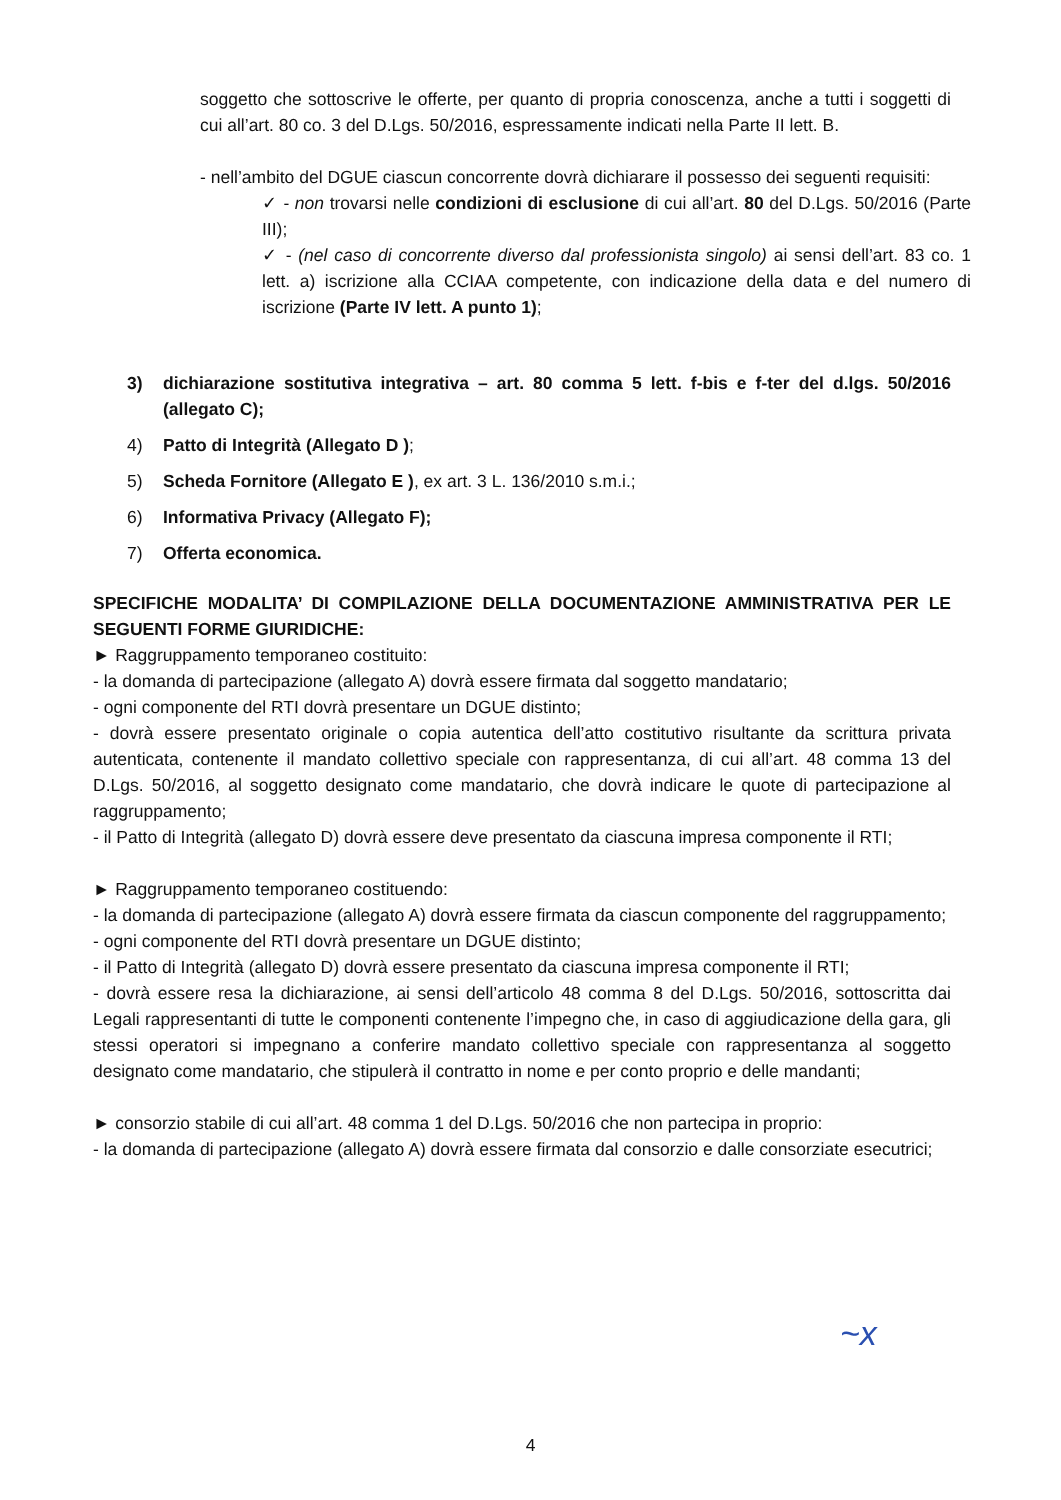soggetto che sottoscrive le offerte, per quanto di propria conoscenza, anche a tutti i soggetti di cui all’art. 80 co. 3 del D.Lgs. 50/2016, espressamente indicati nella Parte II lett. B.
- nell’ambito del DGUE ciascun concorrente dovrà dichiarare il possesso dei seguenti requisiti:
✓ - non trovarsi nelle condizioni di esclusione di cui all’art. 80 del D.Lgs. 50/2016 (Parte III);
✓ - (nel caso di concorrente diverso dal professionista singolo) ai sensi dell’art. 83 co. 1 lett. a) iscrizione alla CCIAA competente, con indicazione della data e del numero di iscrizione (Parte IV lett. A punto 1);
3) dichiarazione sostitutiva integrativa – art. 80 comma 5 lett. f-bis e f-ter del d.lgs. 50/2016 (allegato C);
4) Patto di Integrità (Allegato D );
5) Scheda Fornitore (Allegato E ), ex art. 3 L. 136/2010 s.m.i.;
6) Informativa Privacy (Allegato F);
7) Offerta economica.
SPECIFICHE MODALITA’ DI COMPILAZIONE DELLA DOCUMENTAZIONE AMMINISTRATIVA PER LE SEGUENTI FORME GIURIDICHE:
► Raggruppamento temporaneo costituito:
- la domanda di partecipazione (allegato A) dovrà essere firmata dal soggetto mandatario;
- ogni componente del RTI dovrà presentare un DGUE distinto;
- dovrà essere presentato originale o copia autentica dell’atto costitutivo risultante da scrittura privata autenticata, contenente il mandato collettivo speciale con rappresentanza, di cui all’art. 48 comma 13 del D.Lgs. 50/2016, al soggetto designato come mandatario, che dovrà indicare le quote di partecipazione al raggruppamento;
- il Patto di Integrità (allegato D) dovrà essere deve presentato da ciascuna impresa componente il RTI;
► Raggruppamento temporaneo costituendo:
- la domanda di partecipazione (allegato A) dovrà essere firmata da ciascun componente del raggruppamento;
- ogni componente del RTI dovrà presentare un DGUE distinto;
- il Patto di Integrità (allegato D) dovrà essere presentato da ciascuna impresa componente il RTI;
- dovrà essere resa la dichiarazione, ai sensi dell’articolo 48 comma 8 del D.Lgs. 50/2016, sottoscritta dai Legali rappresentanti di tutte le componenti contenente l’impegno che, in caso di aggiudicazione della gara, gli stessi operatori si impegnano a conferire mandato collettivo speciale con rappresentanza al soggetto designato come mandatario, che stipulerà il contratto in nome e per conto proprio e delle mandanti;
► consorzio stabile di cui all’art. 48 comma 1 del D.Lgs. 50/2016 che non partecipa in proprio:
- la domanda di partecipazione (allegato A) dovrà essere firmata dal consorzio e dalle consorziate esecutrici;
~x
4